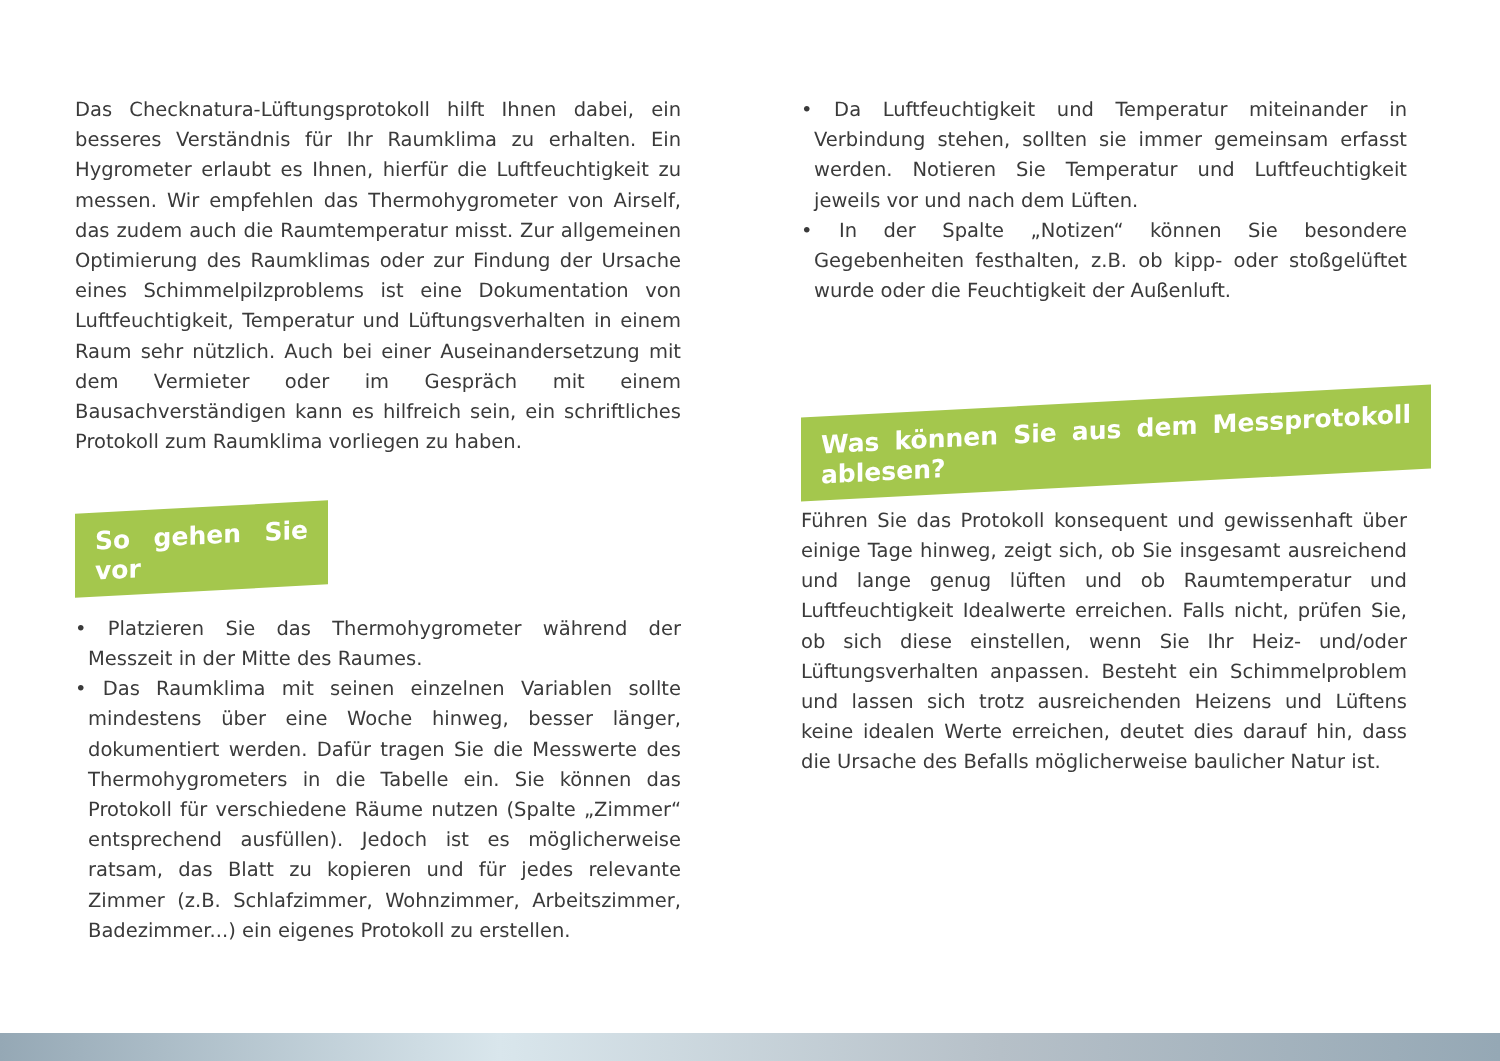Das Checknatura-Lüftungsprotokoll hilft Ihnen dabei, ein besseres Verständnis für Ihr Raumklima zu erhalten. Ein Hygrometer erlaubt es Ihnen, hierfür die Luftfeuchtigkeit zu messen. Wir empfehlen das Thermohygrometer von Airself, das zudem auch die Raumtemperatur misst. Zur allgemeinen Optimierung des Raumklimas oder zur Findung der Ursache eines Schimmelpilzproblems ist eine Dokumentation von Luftfeuchtigkeit, Temperatur und Lüftungsverhalten in einem Raum sehr nützlich. Auch bei einer Auseinandersetzung mit dem Vermieter oder im Gespräch mit einem Bausachverständigen kann es hilfreich sein, ein schriftliches Protokoll zum Raumklima vorliegen zu haben.
So gehen Sie vor
• Platzieren Sie das Thermohygrometer während der Messzeit in der Mitte des Raumes.
• Das Raumklima mit seinen einzelnen Variablen sollte mindestens über eine Woche hinweg, besser länger, dokumentiert werden. Dafür tragen Sie die Messwerte des Thermohygrometers in die Tabelle ein. Sie können das Protokoll für verschiedene Räume nutzen (Spalte „Zimmer“ entsprechend ausfüllen). Jedoch ist es möglicherweise ratsam, das Blatt zu kopieren und für jedes relevante Zimmer (z.B. Schlafzimmer, Wohnzimmer, Arbeitszimmer, Badezimmer...) ein eigenes Protokoll zu erstellen.
• Da Luftfeuchtigkeit und Temperatur miteinander in Verbindung stehen, sollten sie immer gemeinsam erfasst werden. Notieren Sie Temperatur und Luftfeuchtigkeit jeweils vor und nach dem Lüften.
• In der Spalte „Notizen“ können Sie besondere Gegebenheiten festhalten, z.B. ob kipp- oder stoßgelüftet wurde oder die Feuchtigkeit der Außenluft.
Was können Sie aus dem Messprotokoll ablesen?
Führen Sie das Protokoll konsequent und gewissenhaft über einige Tage hinweg, zeigt sich, ob Sie insgesamt ausreichend und lange genug lüften und ob Raumtemperatur und Luftfeuchtigkeit Idealwerte erreichen. Falls nicht, prüfen Sie, ob sich diese einstellen, wenn Sie Ihr Heiz- und/oder Lüftungsverhalten anpassen. Besteht ein Schimmelproblem und lassen sich trotz ausreichenden Heizens und Lüftens keine idealen Werte erreichen, deutet dies darauf hin, dass die Ursache des Befalls möglicherweise baulicher Natur ist.